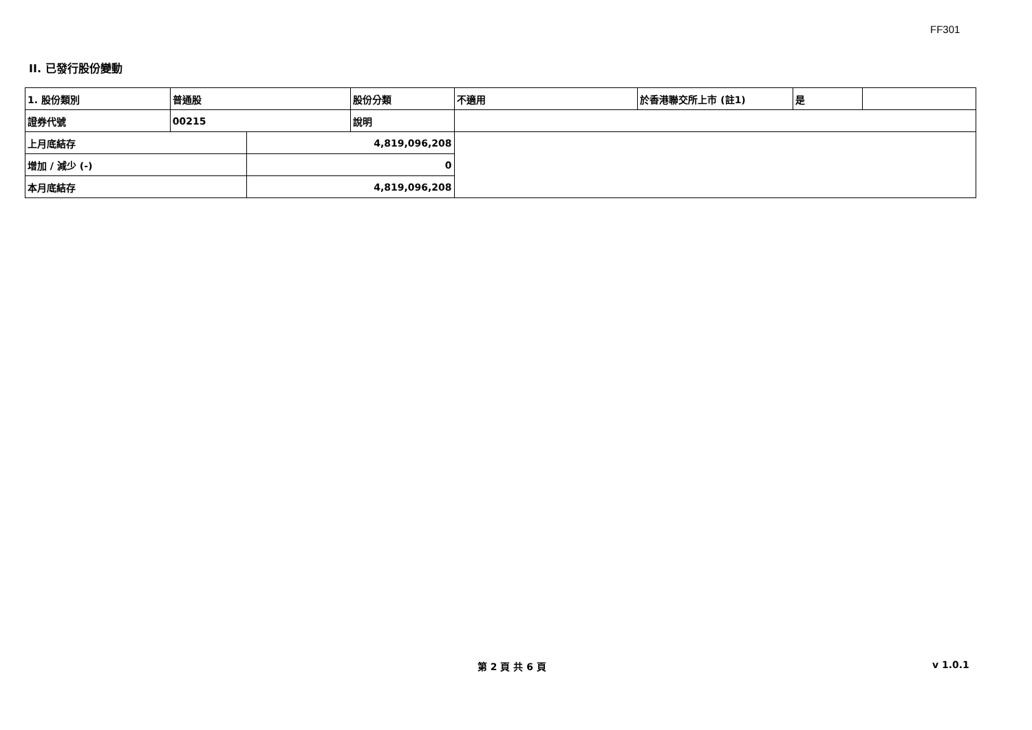FF301
II. 已發行股份變動
| 1. 股份類別 | 普通股 | | 股份分類 | 不適用 | 於香港聯交所上市 (註1) | 是 | |
| 證券代號 | 00215 | | 說明 | | | | |
| 上月底結存 | | 4,819,096,208 | | | | | |
| 增加 / 減少 (-) | | 0 | | | | | |
| 本月底結存 | | 4,819,096,208 | | | | | |
第 2 頁 共 6 頁 v 1.0.1